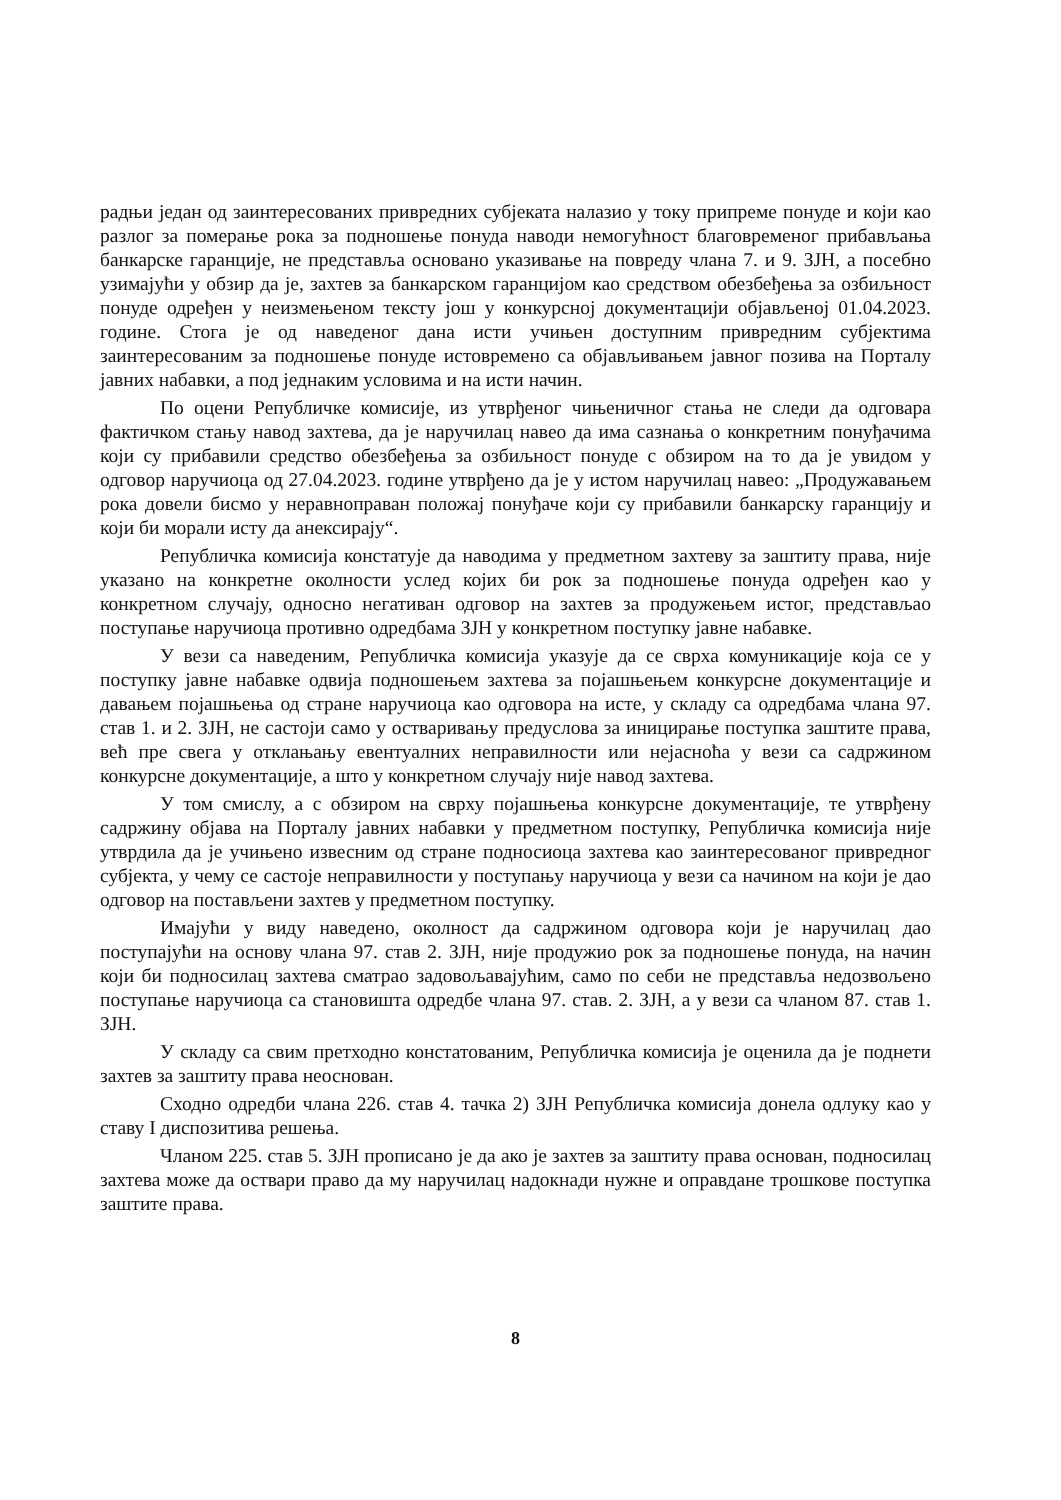радњи један од заинтересованих привредних субјеката налазио у току припреме понуде и који као разлог за померање рока за подношење понуда наводи немогућност благовременог прибављања банкарске гаранције, не представља основано указивање на повреду члана 7. и 9. ЗЈН, а посебно узимајући у обзир да је, захтев за банкарском гаранцијом као средством обезбеђења за озбиљност понуде одређен у неизмењеном тексту још у конкурсној документацији објављеној 01.04.2023. године. Стога је од наведеног дана исти учињен доступним привредним субјектима заинтересованим за подношење понуде истовремено са објављивањем јавног позива на Порталу јавних набавки, а под једнаким условима и на исти начин.
По оцени Републичке комисије, из утврђеног чињеничног стања не следи да одговара фактичком стању навод захтева, да је наручилац навео да има сазнања о конкретним понуђачима који су прибавили средство обезбеђења за озбиљност понуде с обзиром на то да је увидом у одговор наручиоца од 27.04.2023. године утврђено да је у истом наручилац навео: „Продужавањем рока довели бисмо у неравноправан положај понуђаче који су прибавили банкарску гаранцију и који би морали исту да анексирају“.
Републичка комисија констатује да наводима у предметном захтеву за заштиту права, није указано на конкретне околности услед којих би рок за подношење понуда одређен као у конкретном случају, односно негативан одговор на захтев за продужењем истог, представљао поступање наручиоца противно одредбама ЗЈН у конкретном поступку јавне набавке.
У вези са наведеним, Републичка комисија указује да се сврха комуникације која се у поступку јавне набавке одвија подношењем захтева за појашњењем конкурсне документације и давањем појашњења од стране наручиоца као одговора на исте, у складу са одредбама члана 97. став 1. и 2. ЗЈН, не састоји само у остваривању предуслова за иницирање поступка заштите права, већ пре свега у отклањању евентуалних неправилности или нејасноћа у вези са садржином конкурсне документације, а што у конкретном случају није навод захтева.
У том смислу, а с обзиром на сврху појашњења конкурсне документације, те утврђену садржину објава на Порталу јавних набавки у предметном поступку, Републичка комисија није утврдила да је учињено извесним од стране подносиоца захтева као заинтересованог привредног субјекта, у чему се састоје неправилности у поступању наручиоца у вези са начином на који је дао одговор на постављени захтев у предметном поступку.
Имајући у виду наведено, околност да садржином одговора који је наручилац дао поступајући на основу члана 97. став 2. ЗЈН, није продужио рок за подношење понуда, на начин који би подносилац захтева сматрао задовољавајућим, само по себи не представља недозвољено поступање наручиоца са становишта одредбе члана 97. став. 2. ЗЈН, а у вези са чланом 87. став 1. ЗЈН.
У складу са свим претходно констатованим, Републичка комисија је оценила да је поднети захтев за заштиту права неоснован.
Сходно одредби члана 226. став 4. тачка 2) ЗЈН Републичка комисија донела одлуку као у ставу I диспозитива решења.
Чланом 225. став 5. ЗЈН прописано је да ако је захтев за заштиту права основан, подносилац захтева може да оствари право да му наручилац надокнади нужне и оправдане трошкове поступка заштите права.
8